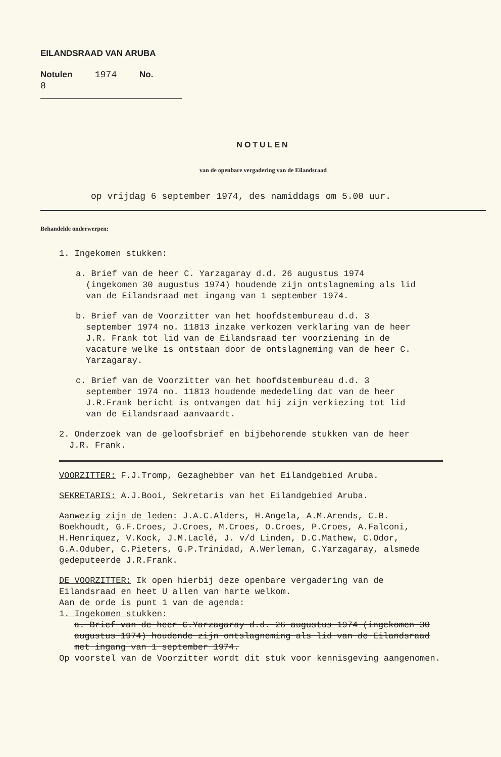EILANDSRAAD VAN ARUBA
Notulen 1974 No. 8
NOTULEN
van de openbare vergadering van de Eilandsraad
op vrijdag 6 september 1974, des namiddags om 5.00 uur.
Behandelde onderwerpen:
1. Ingekomen stukken:
a. Brief van de heer C. Yarzagaray d.d. 26 augustus 1974 (ingekomen 30 augustus 1974) houdende zijn ontslagneming als lid van de Eilandsraad met ingang van 1 september 1974.
b. Brief van de Voorzitter van het hoofdstembureau d.d. 3 september 1974 no. 11813 inzake verkozen verklaring van de heer J.R. Frank tot lid van de Eilandsraad ter voorziening in de vacature welke is ontstaan door de ontslagneming van de heer C. Yarzagaray.
c. Brief van de Voorzitter van het hoofdstembureau d.d. 3 september 1974 no. 11813 houdende mededeling dat van de heer J.R.Frank bericht is ontvangen dat hij zijn verkiezing tot lid van de Eilandsraad aanvaardt.
2. Onderzoek van de geloofsbrief en bijbehorende stukken van de heer J.R. Frank.
VOORZITTER: F.J.Tromp, Gezaghebber van het Eilandgebied Aruba.
SEKRETARIS: A.J.Booi, Sekretaris van het Eilandgebied Aruba.
Aanwezig zijn de leden: J.A.C.Alders, H.Angela, A.M.Arends, C.B. Boekhoudt, G.F.Croes, J.Croes, M.Croes, O.Croes, P.Croes, A.Falconi, H.Henriquez, V.Kock, J.M.Laclé, J. v/d Linden, D.C.Mathew, C.Odor, G.A.Oduber, C.Pieters, G.P.Trinidad, A.Werleman, C.Yarzagaray, alsmede gedeputeerde J.R.Frank.
DE VOORZITTER: Ik open hierbij deze openbare vergadering van de Eilandsraad en heet U allen van harte welkom.
Aan de orde is punt 1 van de agenda:
1. Ingekomen stukken:
a. Brief van de heer C.Yarzagaray d.d. 26 augustus 1974 (ingekomen 30 augustus 1974) houdende zijn ontslagneming als lid van de Eilandsraad met ingang van 1 september 1974.
Op voorstel van de Voorzitter wordt dit stuk voor kennisgeving aangenomen.